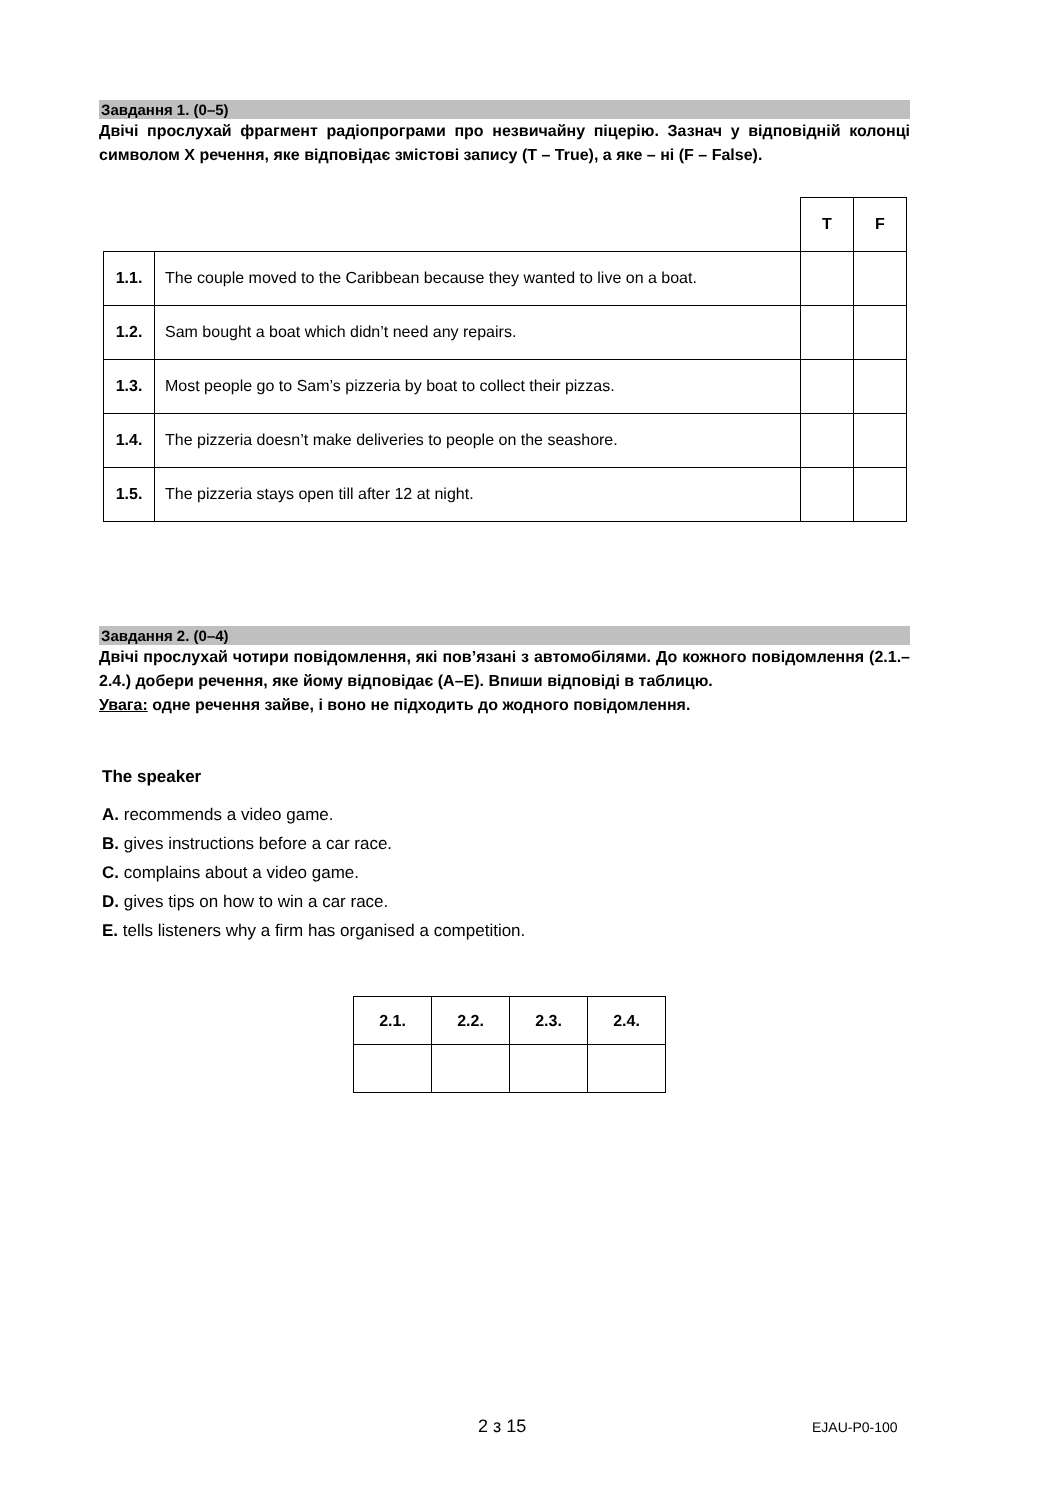Завдання 1. (0–5)
Двічі прослухай фрагмент радіопрограми про незвичайну піцерію. Зазнач у відповідній колонці символом X речення, яке відповідає змістові запису (T – True), а яке – ні (F – False).
| | | T | F |
| 1.1. | The couple moved to the Caribbean because they wanted to live on a boat. | | |
| 1.2. | Sam bought a boat which didn’t need any repairs. | | |
| 1.3. | Most people go to Sam’s pizzeria by boat to collect their pizzas. | | |
| 1.4. | The pizzeria doesn’t make deliveries to people on the seashore. | | |
| 1.5. | The pizzeria stays open till after 12 at night. | | |
Завдання 2. (0–4)
Двічі прослухай чотири повідомлення, які пов’язані з автомобілями. До кожного повідомлення (2.1.–2.4.) добери речення, яке йому відповідає (A–E). Впиши відповіді в таблицю.
Увага: одне речення зайве, і воно не підходить до жодного повідомлення.
The speaker
A. recommends a video game.
B. gives instructions before a car race.
C. complains about a video game.
D. gives tips on how to win a car race.
E. tells listeners why a firm has organised a competition.
| 2.1. | 2.2. | 2.3. | 2.4. |
| --- | --- | --- | --- |
2 з 15 EJAU-P0-100